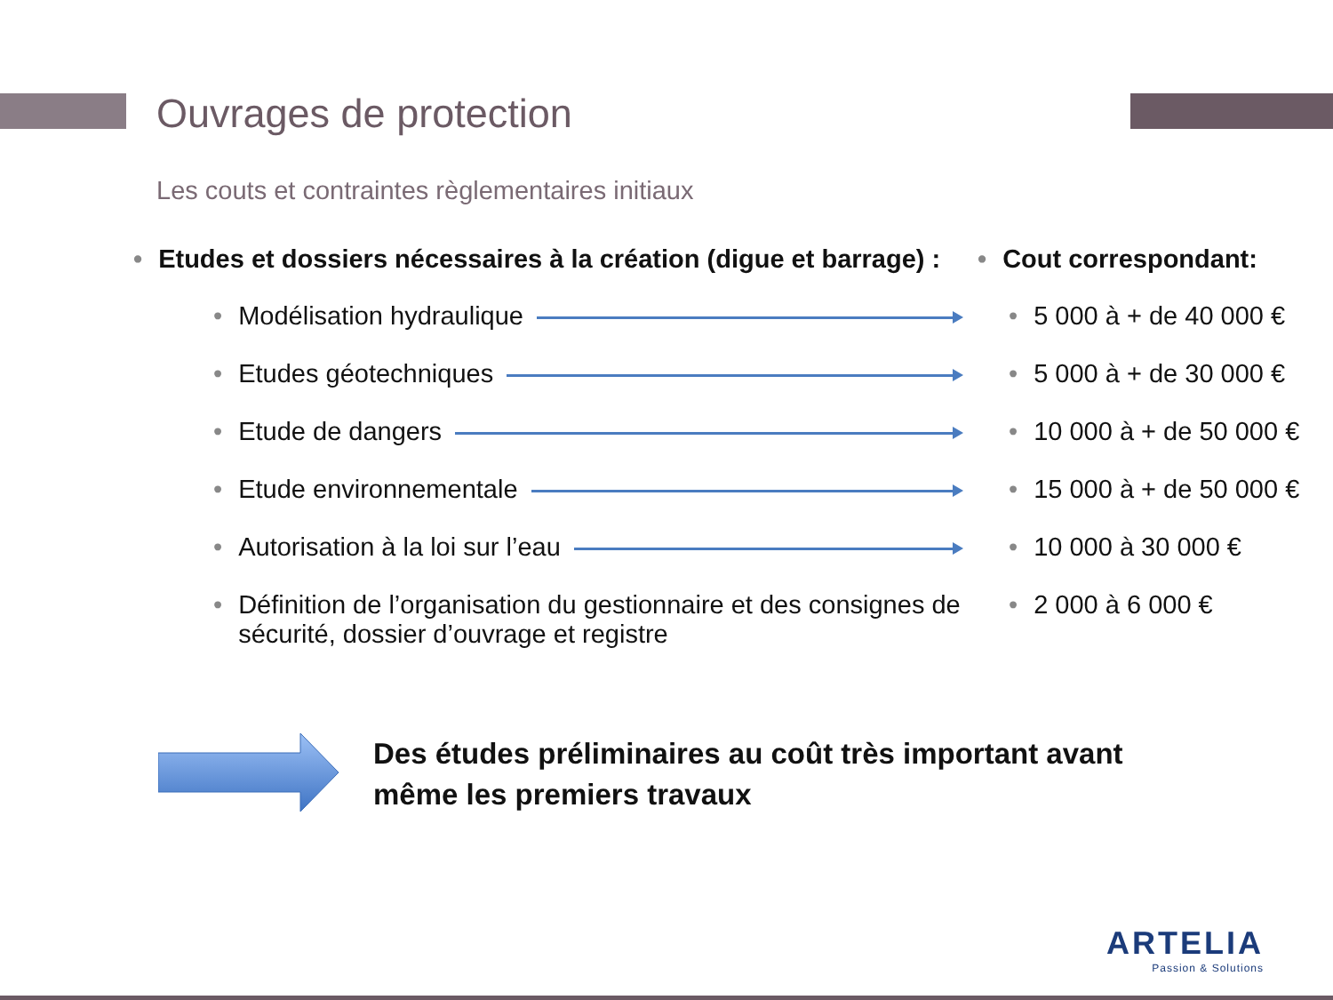Ouvrages de protection
Les couts et contraintes règlementaires initiaux
• Etudes et dossiers nécessaires à la création (digue et barrage) :
• Cout correspondant:
• Modélisation hydraulique • 5 000 à + de 40 000 €
• Etudes géotechniques • 5 000 à + de 30 000 €
• Etude de dangers • 10 000 à + de 50 000 €
• Etude environnementale • 15 000 à + de 50 000 €
• Autorisation à la loi sur l’eau • 10 000 à 30 000 €
• Définition de l’organisation du gestionnaire et des consignes de sécurité, dossier d’ouvrage et registre
• 2 000 à 6 000 €
Des études préliminaires au coût très important avant
même les premiers travaux
ARTELIA
Passion & Solutions